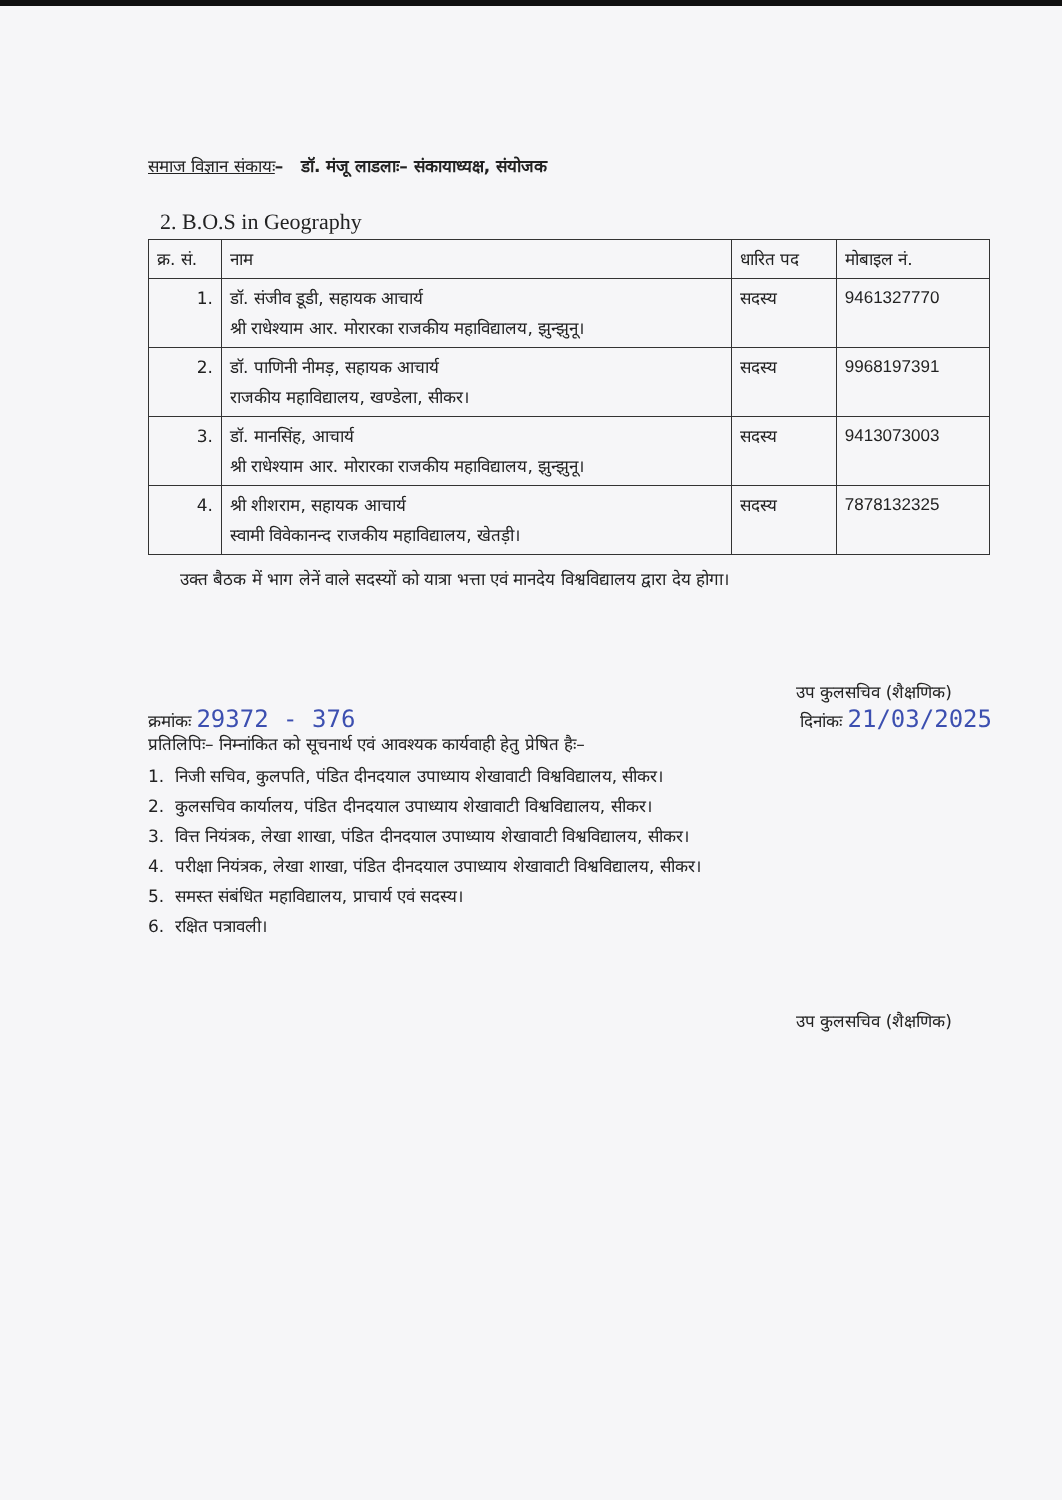समाज विज्ञान संकायः– डॉ. मंजू लाडलाः– संकायाध्यक्ष, संयोजक
2. B.O.S in Geography
| क्र. सं. | नाम | धारित पद | मोबाइल नं. |
| --- | --- | --- | --- |
| 1. | डॉ. संजीव डूडी, सहायक आचार्य श्री राधेश्याम आर. मोरारका राजकीय महाविद्यालय, झुन्झुनू। | सदस्य | 9461327770 |
| 2. | डॉ. पाणिनी नीमड़, सहायक आचार्य राजकीय महाविद्यालय, खण्डेला, सीकर। | सदस्य | 9968197391 |
| 3. | डॉ. मानसिंह, आचार्य श्री राधेश्याम आर. मोरारका राजकीय महाविद्यालय, झुन्झुनू। | सदस्य | 9413073003 |
| 4. | श्री शीशराम, सहायक आचार्य स्वामी विवेकानन्द राजकीय महाविद्यालय, खेतड़ी। | सदस्य | 7878132325 |
उक्त बैठक में भाग लेनें वाले सदस्यों को यात्रा भत्ता एवं मानदेय विश्वविद्यालय द्वारा देय होगा।
उप कुलसचिव (शैक्षणिक)
क्रमांकः 29372 - 376
दिनांकः 21/03/2025
प्रतिलिपिः– निम्नांकित को सूचनार्थ एवं आवश्यक कार्यवाही हेतु प्रेषित हैः–
1. निजी सचिव, कुलपति, पंडित दीनदयाल उपाध्याय शेखावाटी विश्वविद्यालय, सीकर।
2. कुलसचिव कार्यालय, पंडित दीनदयाल उपाध्याय शेखावाटी विश्वविद्यालय, सीकर।
3. वित्त नियंत्रक, लेखा शाखा, पंडित दीनदयाल उपाध्याय शेखावाटी विश्वविद्यालय, सीकर।
4. परीक्षा नियंत्रक, लेखा शाखा, पंडित दीनदयाल उपाध्याय शेखावाटी विश्वविद्यालय, सीकर।
5. समस्त संबंधित महाविद्यालय, प्राचार्य एवं सदस्य।
6. रक्षित पत्रावली।
उप कुलसचिव (शैक्षणिक)